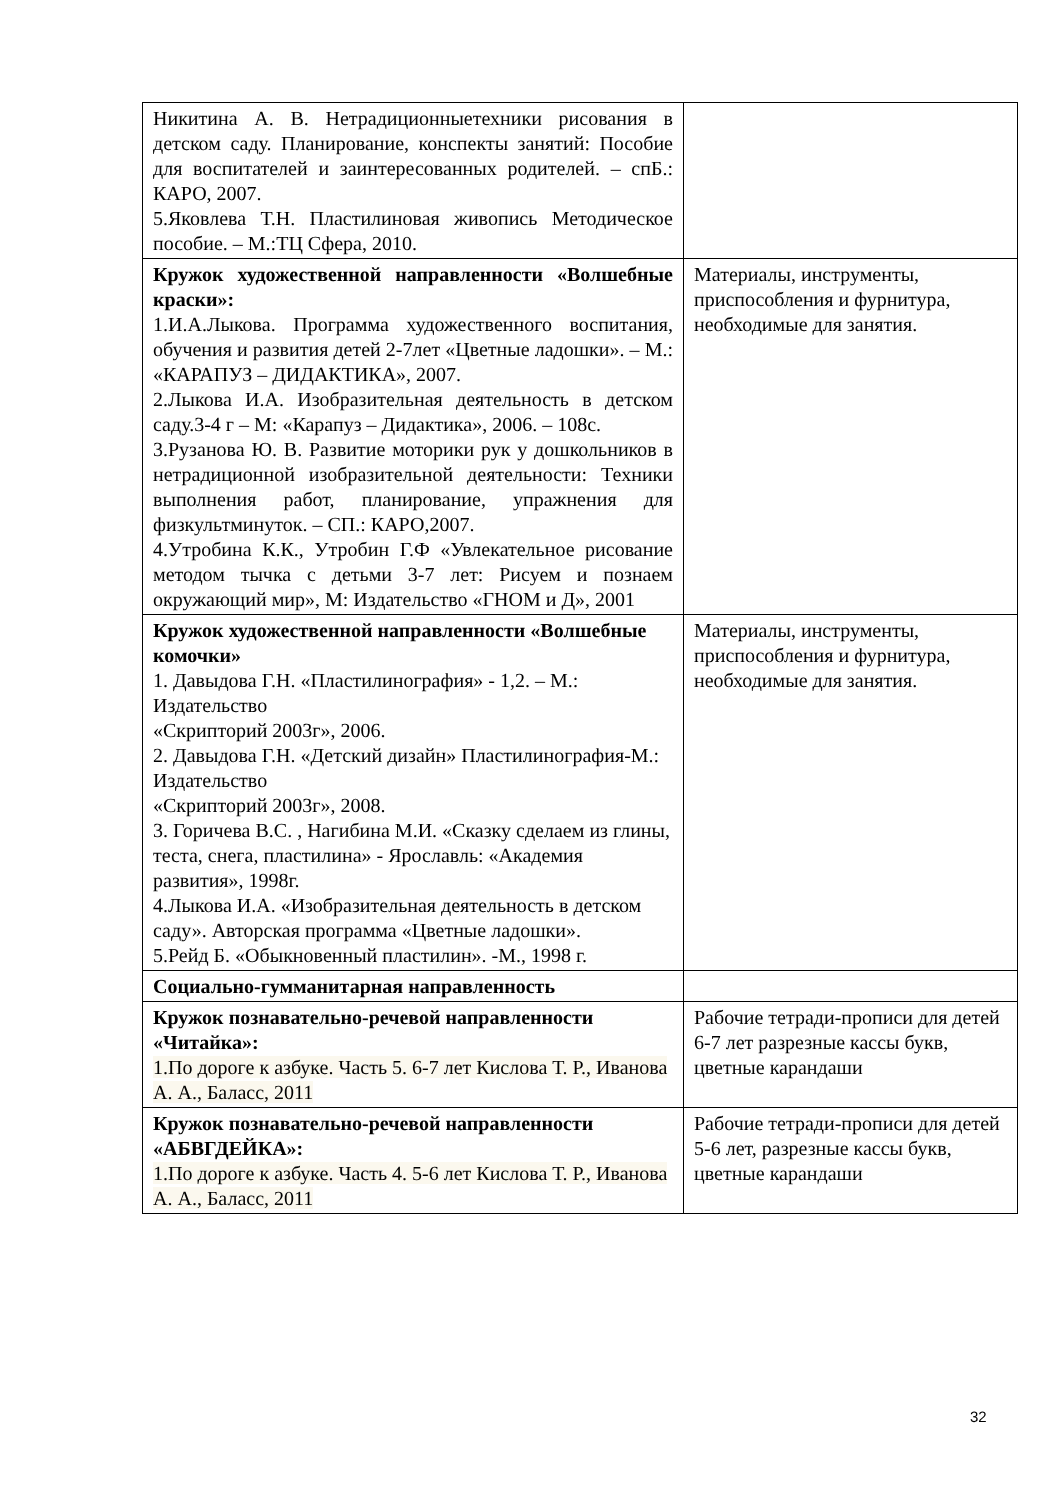| Никитина А. В. Нетрадиционныетехники рисования в детском саду. Планирование, конспекты занятий: Пособие для воспитателей и заинтересованных родителей. – спБ.: КАРО, 2007. 5.Яковлева Т.Н. Пластилиновая живопись Методическое пособие. – М.:ТЦ Сфера, 2010. | |
| Кружок художественной направленности «Волшебные краски»: 1.И.А.Лыкова. Программа художественного воспитания, обучения и развития детей 2-7лет «Цветные ладошки». – М.: «КАРАПУЗ – ДИДАКТИКА», 2007. 2.Лыкова И.А. Изобразительная деятельность в детском саду.3-4 г – М: «Карапуз – Дидактика», 2006. – 108с. 3.Рузанова Ю. В. Развитие моторики рук у дошкольников в нетрадиционной изобразительной деятельности: Техники выполнения работ, планирование, упражнения для физкультминуток. – СП.: КАРО,2007. 4.Утробина К.К., Утробин Г.Ф «Увлекательное рисование методом тычка с детьми 3-7 лет: Рисуем и познаем окружающий мир», М: Издательство «ГНОМ и Д», 2001 | Материалы, инструменты, приспособления и фурнитура, необходимые для занятия. |
| Кружок художественной направленности «Волшебные комочки» 1. Давыдова Г.Н. «Пластилинография» - 1,2. – М.: Издательство «Скрипторий 2003г», 2006. 2. Давыдова Г.Н. «Детский дизайн» Пластилинография-М.: Издательство «Скрипторий 2003г», 2008. 3. Горичева В.С. , Нагибина М.И. «Сказку сделаем из глины, теста, снега, пластилина» - Ярославль: «Академия развития», 1998г. 4.Лыкова И.А. «Изобразительная деятельность в детском саду». Авторская программа «Цветные ладошки». 5.Рейд Б. «Обыкновенный пластилин». -М., 1998 г. | Материалы, инструменты, приспособления и фурнитура, необходимые для занятия. |
| Социально-гумманитарная направленность | |
| Кружок познавательно-речевой направленности «Читайка»: 1.По дороге к азбуке. Часть 5. 6-7 лет Кислова Т. Р., Иванова А. А., Баласс, 2011 | Рабочие тетради-прописи для детей 6-7 лет разрезные кассы букв, цветные карандаши |
| Кружок познавательно-речевой направленности «АБВГДЕЙКА»: 1.По дороге к азбуке. Часть 4. 5-6 лет Кислова Т. Р., Иванова А. А., Баласс, 2011 | Рабочие тетради-прописи для детей 5-6 лет, разрезные кассы букв, цветные карандаши |
32